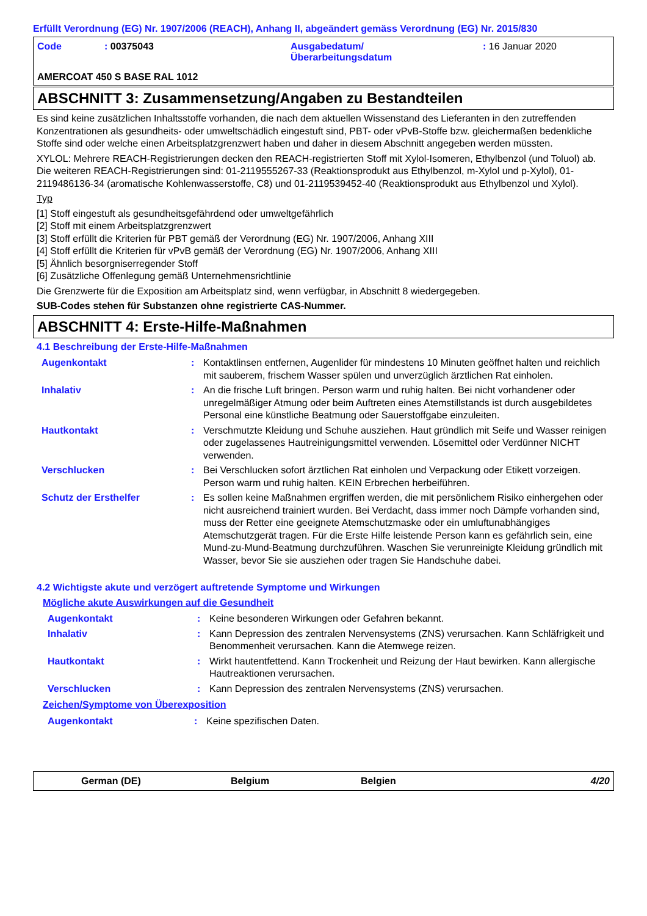Erfüllt Verordnung (EG) Nr. 1907/2006 (REACH), Anhang II, abgeändert gemäss Verordnung (EG) Nr. 2015/830
| Code | : 00375043 | Ausgabedatum/ Überarbeitungsdatum | : 16 Januar 2020 |
AMERCOAT 450 S BASE RAL 1012
ABSCHNITT 3: Zusammensetzung/Angaben zu Bestandteilen
Es sind keine zusätzlichen Inhaltsstoffe vorhanden, die nach dem aktuellen Wissenstand des Lieferanten in den zutreffenden Konzentrationen als gesundheits- oder umweltschädlich eingestuft sind, PBT- oder vPvB-Stoffe bzw. gleichermaßen bedenkliche Stoffe sind oder welche einen Arbeitsplatzgrenzwert haben und daher in diesem Abschnitt angegeben werden müssten.
XYLOL: Mehrere REACH-Registrierungen decken den REACH-registrierten Stoff mit Xylol-Isomeren, Ethylbenzol (und Toluol) ab. Die weiteren REACH-Registrierungen sind: 01-2119555267-33 (Reaktionsprodukt aus Ethylbenzol, m-Xylol und p-Xylol), 01-2119486136-34 (aromatische Kohlenwasserstoffe, C8) und 01-2119539452-40 (Reaktionsprodukt aus Ethylbenzol und Xylol).
Typ
[1] Stoff eingestuft als gesundheitsgefährdend oder umweltgefährlich
[2] Stoff mit einem Arbeitsplatzgrenzwert
[3] Stoff erfüllt die Kriterien für PBT gemäß der Verordnung (EG) Nr. 1907/2006, Anhang XIII
[4] Stoff erfüllt die Kriterien für vPvB gemäß der Verordnung (EG) Nr. 1907/2006, Anhang XIII
[5] Ähnlich besorgniserregender Stoff
[6] Zusätzliche Offenlegung gemäß Unternehmensrichtlinie
Die Grenzwerte für die Exposition am Arbeitsplatz sind, wenn verfügbar, in Abschnitt 8 wiedergegeben.
SUB-Codes stehen für Substanzen ohne registrierte CAS-Nummer.
ABSCHNITT 4: Erste-Hilfe-Maßnahmen
4.1 Beschreibung der Erste-Hilfe-Maßnahmen
| Augenkontakt | : | Kontaktlinsen entfernen, Augenlider für mindestens 10 Minuten geöffnet halten und reichlich mit sauberem, frischem Wasser spülen und unverzüglich ärztlichen Rat einholen. |
| Inhalativ | : | An die frische Luft bringen. Person warm und ruhig halten. Bei nicht vorhandener oder unregelmäßiger Atmung oder beim Auftreten eines Atemstillstands ist durch ausgebildetes Personal eine künstliche Beatmung oder Sauerstoffgabe einzuleiten. |
| Hautkontakt | : | Verschmutzte Kleidung und Schuhe ausziehen. Haut gründlich mit Seife und Wasser reinigen oder zugelassenes Hautreinigungsmittel verwenden. Lösemittel oder Verdünner NICHT verwenden. |
| Verschlucken | : | Bei Verschlucken sofort ärztlichen Rat einholen und Verpackung oder Etikett vorzeigen. Person warm und ruhig halten. KEIN Erbrechen herbeiführen. |
| Schutz der Ersthelfer | : | Es sollen keine Maßnahmen ergriffen werden, die mit persönlichem Risiko einhergehen oder nicht ausreichend trainiert wurden. Bei Verdacht, dass immer noch Dämpfe vorhanden sind, muss der Retter eine geeignete Atemschutzmaske oder ein umluftunabhängiges Atemschutzgerät tragen. Für die Erste Hilfe leistende Person kann es gefährlich sein, eine Mund-zu-Mund-Beatmung durchzuführen. Waschen Sie verunreinigte Kleidung gründlich mit Wasser, bevor Sie sie ausziehen oder tragen Sie Handschuhe dabei. |
4.2 Wichtigste akute und verzögert auftretende Symptome und Wirkungen
Mögliche akute Auswirkungen auf die Gesundheit
| Augenkontakt | : | Keine besonderen Wirkungen oder Gefahren bekannt. |
| Inhalativ | : | Kann Depression des zentralen Nervensystems (ZNS) verursachen. Kann Schläfrigkeit und Benommenheit verursachen. Kann die Atemwege reizen. |
| Hautkontakt | : | Wirkt hautentfettend. Kann Trockenheit und Reizung der Haut bewirken. Kann allergische Hautreaktionen verursachen. |
| Verschlucken | : | Kann Depression des zentralen Nervensystems (ZNS) verursachen. |
Zeichen/Symptome von Überexposition
| Augenkontakt | : | Keine spezifischen Daten. |
German (DE) Belgium Belgien 4/20